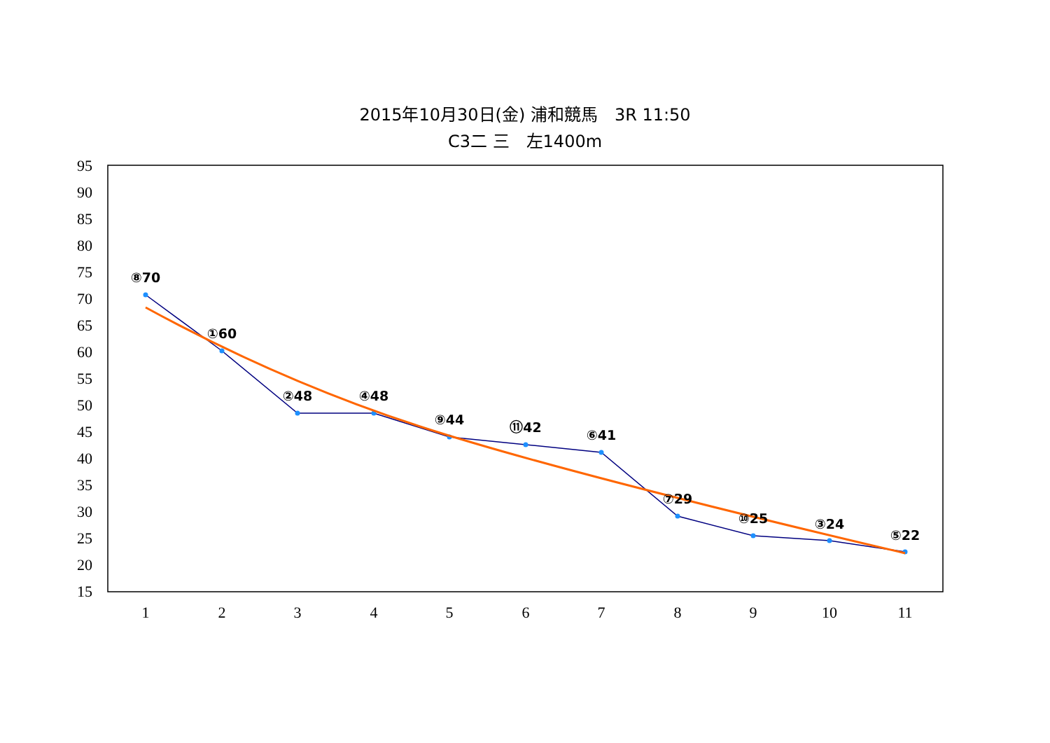2015年10月30日(金) 浦和競馬　3R 11:50
C3二 三　左1400m
95
90
85
80
75
70
65
60
55
50
45
40
35
30
25
20
15
1
2
3
4
5
6
7
8
9
10
11
⑧70
①60
②48
④48
⑨44
⑪42
⑥41
⑦29
⑩25
③24
⑤22